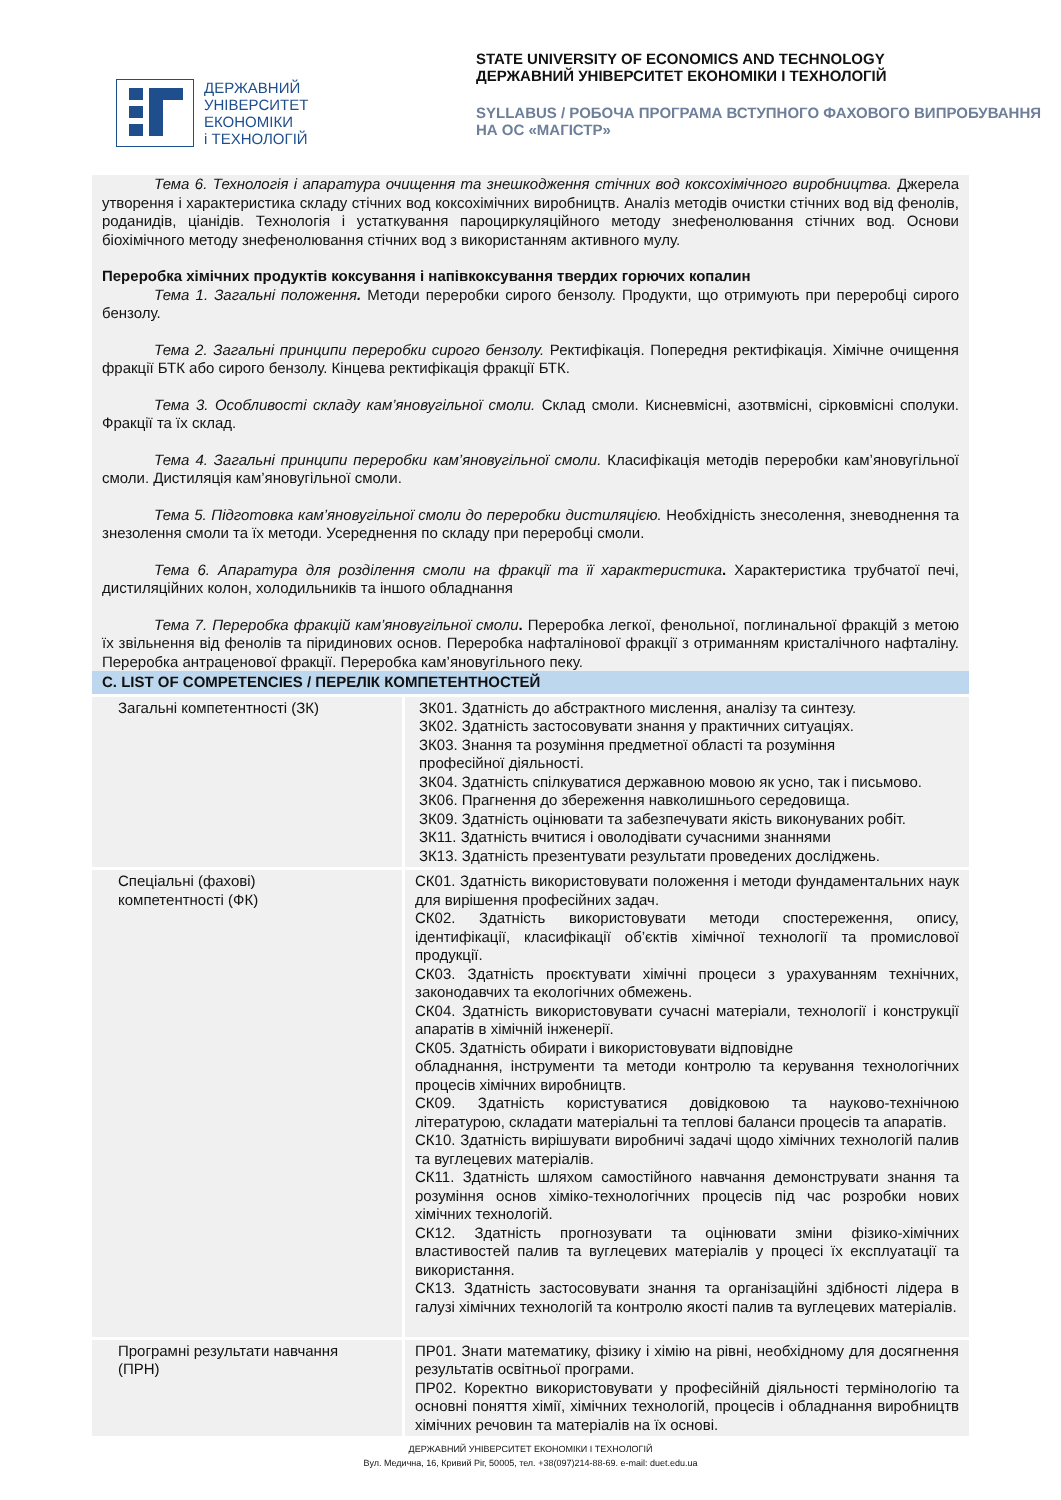ДЕРЖАВНИЙ
УНІВЕРСИТЕТ
ЕКОНОМІКИ
і ТЕХНОЛОГІЙ
STATE UNIVERSITY OF ECONOMICS AND TECHNOLOGY
ДЕРЖАВНИЙ УНІВЕРСИТЕТ ЕКОНОМІКИ І ТЕХНОЛОГІЙ
SYLLABUS / РОБОЧА ПРОГРАМА ВСТУПНОГО ФАХОВОГО ВИПРОБУВАННЯ
НА ОС «МАГІСТР»
Тема 6. Технологія і апаратура очищення та знешкодження стічних вод коксохімічного виробництва. Джерела утворення і характеристика складу стічних вод коксохімічних виробництв. Аналіз методів очистки стічних вод від фенолів, роданидів, ціанідів. Технологія і устаткування пароциркуляційного методу знефенолювання стічних вод. Основи біохімічного методу знефенолювання стічних вод з використанням активного мулу.
Переробка хімічних продуктів коксування і напівкоксування твердих горючих копалин
Тема 1. Загальні положення. Методи переробки сирого бензолу. Продукти, що отримують при переробці сирого бензолу.
Тема 2. Загальні принципи переробки сирого бензолу. Ректифікація. Попередня ректифікація. Хімічне очищення фракції БТК або сирого бензолу. Кінцева ректифікація фракції БТК.
Тема 3. Особливості складу кам’яновугільної смоли. Склад смоли. Кисневмісні, азотвмісні, сірковмісні сполуки. Фракції та їх склад.
Тема 4. Загальні принципи переробки кам’яновугільної смоли. Класифікація методів переробки кам’яновугільної смоли. Дистиляція кам’яновугільної смоли.
Тема 5. Підготовка кам’яновугільної смоли до переробки дистиляцією. Необхідність знесолення, зневоднення та знезолення смоли та їх методи. Усереднення по складу при переробці смоли.
Тема 6. Апаратура для розділення смоли на фракції та її характеристика. Характеристика трубчатої печі, дистиляційних колон, холодильників та іншого обладнання
Тема 7. Переробка фракцій кам’яновугільної смоли. Переробка легкої, фенольної, поглинальної фракцій з метою їх звільнення від фенолів та піридинових основ. Переробка нафталінової фракції з отриманням кристалічного нафталіну. Переробка антраценової фракції. Переробка кам’яновугільного пеку.
C. LIST OF COMPETENCIES / ПЕРЕЛІК КОМПЕТЕНТНОСТЕЙ
| Загальні компетентності (ЗК) | ЗК01. Здатність до абстрактного мислення, аналізу та синтезу. ЗК02. Здатність застосовувати знання у практичних ситуаціях. ЗК03. Знання та розуміння предметної області та розуміння професійної діяльності. ЗК04. Здатність спілкуватися державною мовою як усно, так і письмово. ЗК06. Прагнення до збереження навколишнього середовища. ЗК09. Здатність оцінювати та забезпечувати якість виконуваних робіт. ЗК11. Здатність вчитися і оволодівати сучасними знаннями ЗК13. Здатність презентувати результати проведених досліджень. |
| Спеціальні (фахові) компетентності (ФК) | СК01. Здатність використовувати положення і методи фундаментальних наук для вирішення професійних задач. СК02. Здатність використовувати методи спостереження, опису, ідентифікації, класифікації об’єктів хімічної технології та промислової продукції. СК03. Здатність проєктувати хімічні процеси з урахуванням технічних, законодавчих та екологічних обмежень. СК04. Здатність використовувати сучасні матеріали, технології і конструкції апаратів в хімічній інженерії. СК05. Здатність обирати і використовувати відповідне обладнання, інструменти та методи контролю та керування технологічних процесів хімічних виробництв. СК09. Здатність користуватися довідковою та науково-технічною літературою, складати матеріальні та теплові баланси процесів та апаратів. СК10. Здатність вирішувати виробничі задачі щодо хімічних технологій палив та вуглецевих матеріалів. СК11. Здатність шляхом самостійного навчання демонструвати знання та розуміння основ хіміко-технологічних процесів під час розробки нових хімічних технологій. СК12. Здатність прогнозувати та оцінювати зміни фізико-хімічних властивостей палив та вуглецевих матеріалів у процесі їх експлуатації та використання. СК13. Здатність застосовувати знання та організаційні здібності лідера в галузі хімічних технологій та контролю якості палив та вуглецевих матеріалів. |
| Програмні результати навчання (ПРН) | ПР01. Знати математику, фізику і хімію на рівні, необхідному для досягнення результатів освітньої програми. ПР02. Коректно використовувати у професійній діяльності термінологію та основні поняття хімії, хімічних технологій, процесів і обладнання виробництв хімічних речовин та матеріалів на їх основі. |
ДЕРЖАВНИЙ УНІВЕРСИТЕТ ЕКОНОМІКИ І ТЕХНОЛОГІЙ
Вул. Медична, 16, Кривий Ріг, 50005, тел. +38(097)214-88-69. e-mail: duet.edu.ua